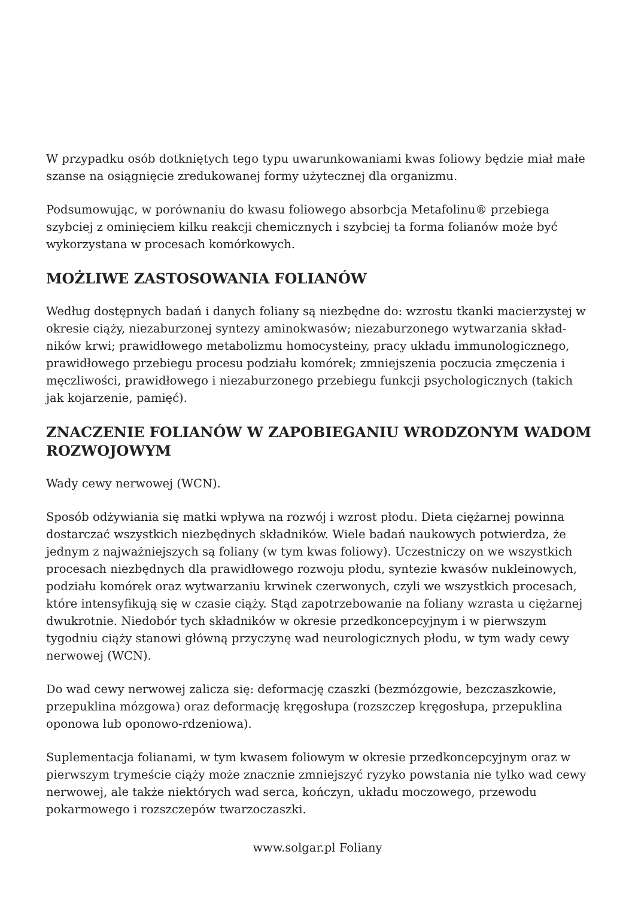W przypadku osób dotkniętych tego typu uwarunkowaniami kwas foliowy będzie miał małe szanse na osiągnięcie zredukowanej formy użytecznej dla organizmu.
Podsumowując, w porównaniu do kwasu foliowego absorbcja Metafolinu® przebiega szybciej z ominięciem kilku reakcji chemicznych i szybciej ta forma folianów może być wykorzystana w procesach komórkowych.
MOŻLIWE ZASTOSOWANIA FOLIANÓW
Według dostępnych badań i danych foliany są niezbędne do: wzrostu tkanki macierzystej w okresie ciąży, niezaburzonej syntezy aminokwasów; niezaburzonego wytwarzania skład-ników krwi; prawidłowego metabolizmu homocysteiny, pracy układu immunologicznego, prawidłowego przebiegu procesu podziału komórek; zmniejszenia poczucia zmęczenia i męczliwości, prawidłowego i niezaburzonego przebiegu funkcji psychologicznych (takich jak kojarzenie, pamięć).
ZNACZENIE FOLIANÓW W ZAPOBIEGANIU WRODZONYM WADOM ROZWOJOWYM
Wady cewy nerwowej (WCN).
Sposób odżywiania się matki wpływa na rozwój i wzrost płodu. Dieta ciężarnej powinna dostarczać wszystkich niezbędnych składników. Wiele badań naukowych potwierdza, że jednym z najważniejszych są foliany (w tym kwas foliowy). Uczestniczy on we wszystkich procesach niezbędnych dla prawidłowego rozwoju płodu, syntezie kwasów nukleinowych, podziału komórek oraz wytwarzaniu krwinek czerwonych, czyli we wszystkich procesach, które intensyfikują się w czasie ciąży. Stąd zapotrzebowanie na foliany wzrasta u ciężarnej dwukrotnie. Niedobór tych składników w okresie przedkoncepcyjnym i w pierwszym tygodniu ciąży stanowi główną przyczynę wad neurologicznych płodu, w tym wady cewy nerwowej (WCN).
Do wad cewy nerwowej zalicza się: deformację czaszki (bezmózgowie, bezczaszkowie, przepuklina mózgowa) oraz deformację kręgosłupa (rozszczep kręgosłupa, przepuklina oponowa lub oponowo-rdzeniowa).
Suplementacja folianami, w tym kwasem foliowym w okresie przedkoncepcyjnym oraz w pierwszym trymeście ciąży może znacznie zmniejszyć ryzyko powstania nie tylko wad cewy nerwowej, ale także niektórych wad serca, kończyn, układu moczowego, przewodu pokarmowego i rozszczepów twarzoczaszki.
www.solgar.pl Foliany